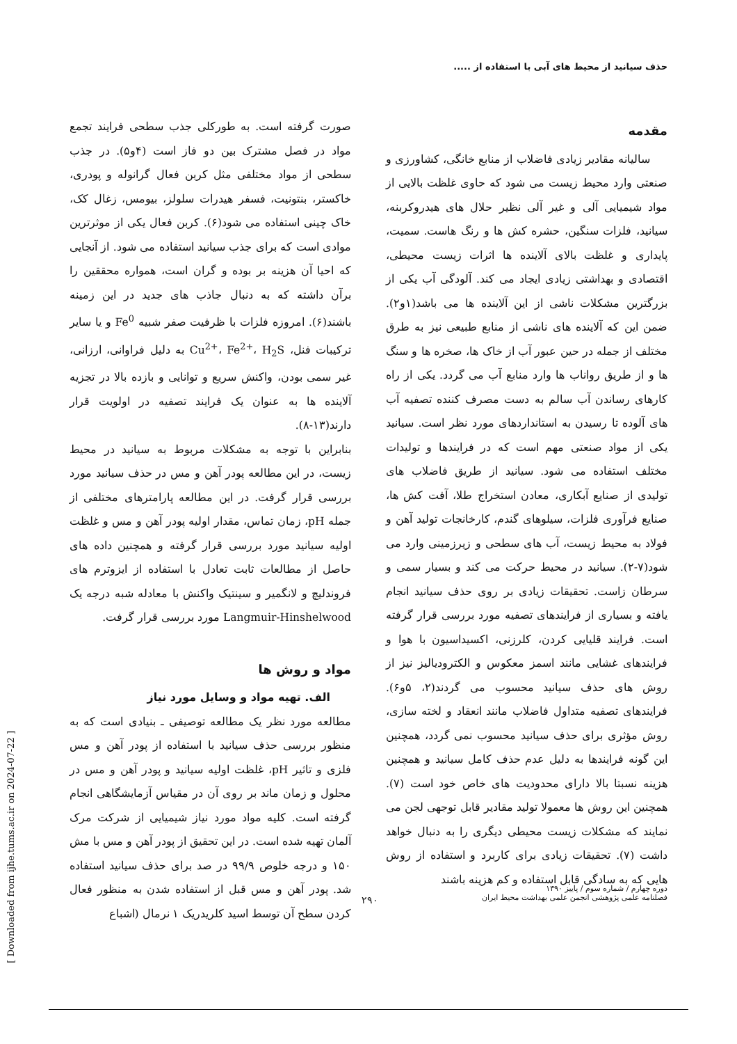حذف سیانید از محیط های آبی با استفاده از .....
مقدمه
سالیانه مقادیر زیادی فاضلاب از منابع خانگی، کشاورزی و صنعتی وارد محیط زیست می شود که حاوی غلظت بالایی از مواد شیمیایی آلی و غیر آلی نظیر حلال های هیدروکربنه، سیانید، فلزات سنگین، حشره کش ها و رنگ هاست. سمیت، پایداری و غلظت بالای آلاینده ها اثرات زیست محیطی، اقتصادی و بهداشتی زیادی ایجاد می کند. آلودگی آب یکی از بزرگترین مشکلات ناشی از این آلاینده ها می باشد(۱و۲). ضمن این که آلاینده های ناشی از منابع طبیعی نیز به طرق مختلف از جمله در حین عبور آب از خاک ها، صخره ها و سنگ ها و از طریق رواناب ها وارد منابع آب می گردد. یکی از راه کارهای رساندن آب سالم به دست مصرف کننده تصفیه آب های آلوده تا رسیدن به استانداردهای مورد نظر است. سیانید یکی از مواد صنعتی مهم است که در فرایندها و تولیدات مختلف استفاده می شود. سیانید از طریق فاضلاب های تولیدی از صنایع آبکاری، معادن استخراج طلا، آفت کش ها، صنایع فرآوری فلزات، سیلوهای گندم، کارخانجات تولید آهن و فولاد به محیط زیست، آب های سطحی و زیرزمینی وارد می شود(۷-۲). سیانید در محیط حرکت می کند و بسیار سمی و سرطان زاست. تحقیقات زیادی بر روی حذف سیانید انجام یافته و بسیاری از فرایندهای تصفیه مورد بررسی قرار گرفته است. فرایند قلیایی کردن، کلرزنی، اکسیداسیون با هوا و فرایندهای غشایی مانند اسمز معکوس و الکترودیالیز نیز از روش های حذف سیانید محسوب می گردند(۲، ۵و۶). فرایندهای تصفیه متداول فاضلاب مانند انعقاد و لخته سازی، روش مؤثری برای حذف سیانید محسوب نمی گردد، همچنین این گونه فرایندها به دلیل عدم حذف کامل سیانید و همچنین هزینه نسبتا بالا دارای محدودیت های خاص خود است (۷). همچنین این روش ها معمولا تولید مقادیر قابل توجهی لجن می نمایند که مشکلات زیست محیطی دیگری را به دنبال خواهد داشت (۷). تحقیقات زیادی برای کاربرد و استفاده از روش هایی که به سادگی قابل استفاده و کم هزینه باشند
صورت گرفته است. به طورکلی جذب سطحی فرایند تجمع مواد در فصل مشترک بین دو فاز است (۴و۵). در جذب سطحی از مواد مختلفی مثل کربن فعال گرانوله و پودری، خاکستر، بنتونیت، فسفر هیدرات سلولز، بیومس، زغال کک، خاک چینی استفاده می شود(۶). کربن فعال یکی از موثرترین موادی است که برای جذب سیانید استفاده می شود. از آنجایی که احیا آن هزینه بر بوده و گران است، همواره محققین را برآن داشته که به دنبال جاذب های جدید در این زمینه باشند(۶). امروزه فلزات با ظرفیت صفر شبیه Fe<sup>0</sup> و یا سایر ترکیبات فنل، Cu<sup>2+</sup>، Fe<sup>2+</sup>، H<sub>2</sub>S به دلیل فراوانی، ارزانی، غیر سمی بودن، واکنش سریع و توانایی و بازده بالا در تجزیه آلاینده ها به عنوان یک فرایند تصفیه در اولویت قرار دارند(۱۳-۸).
بنابراین با توجه به مشکلات مربوط به سیانید در محیط زیست، در این مطالعه پودر آهن و مس در حذف سیانید مورد بررسی قرار گرفت. در این مطالعه پارامترهای مختلفی از جمله pH، زمان تماس، مقدار اولیه پودر آهن و مس و غلظت اولیه سیانید مورد بررسی قرار گرفته و همچنین داده های حاصل از مطالعات ثابت تعادل با استفاده از ایزوترم های فروندلیچ و لانگمیر و سینتیک واکنش با معادله شبه درجه یک Langmuir-Hinshelwood مورد بررسی قرار گرفت.
مواد و روش ها
الف. تهیه مواد و وسایل مورد نیاز
مطالعه مورد نظر یک مطالعه توصیفی ـ بنیادی است که به منظور بررسی حذف سیانید با استفاده از پودر آهن و مس فلزی و تاثیر pH، غلظت اولیه سیانید و پودر آهن و مس در محلول و زمان ماند بر روی آن در مقیاس آزمایشگاهی انجام گرفته است. کلیه مواد مورد نیاز شیمیایی از شرکت مرک آلمان تهیه شده است. در این تحقیق از پودر آهن و مس با مش ۱۵۰ و درجه خلوص ۹۹/۹ در صد برای حذف سیانید استفاده شد. پودر آهن و مس قبل از استفاده شدن به منظور فعال کردن سطح آن توسط اسید کلریدریک ۱ نرمال (اشباع
دوره چهارم / شماره سوم / پاییز ۱۳۹۰
فصلنامه علمی پژوهشی انجمن علمی بهداشت محیط ایران
۲۹۰
[ Downloaded from ijhe.tums.ac.ir on 2024-07-22 ]